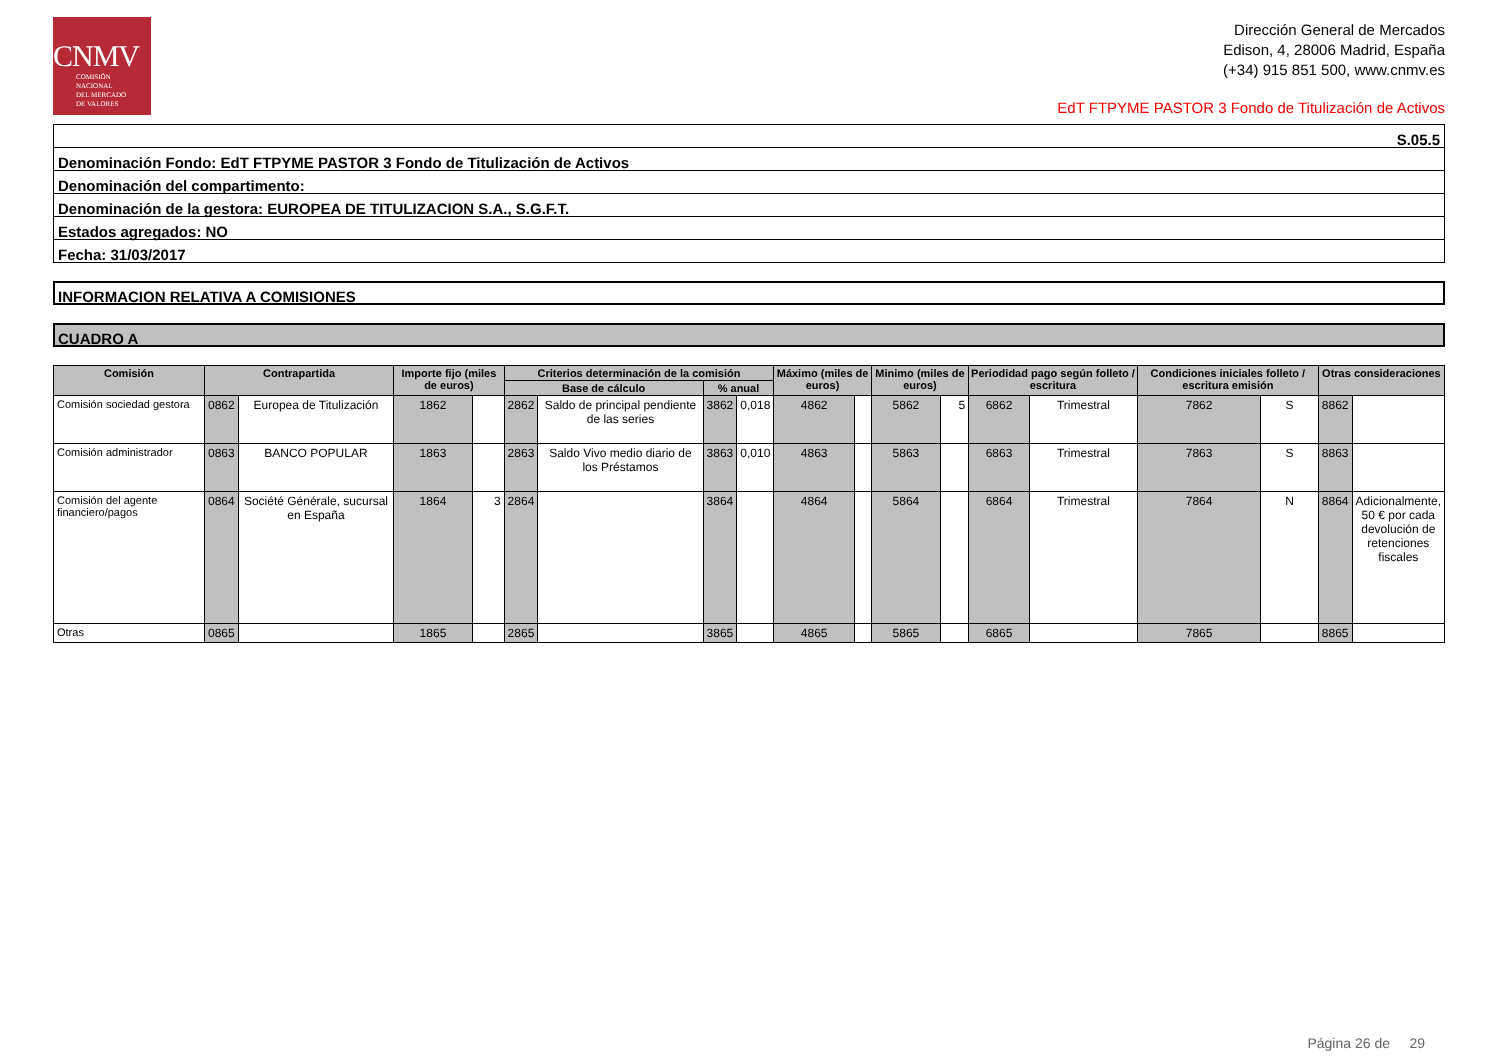CNMV
COMISIÓN
NACIONAL
DEL MERCADO
DE VALORES
Dirección General de Mercados
Edison, 4, 28006 Madrid, España
(+34) 915 851 500, www.cnmv.es
EdT FTPYME PASTOR 3 Fondo de Titulización de Activos
S.05.5
Denominación Fondo: EdT FTPYME PASTOR 3 Fondo de Titulización de Activos
Denominación del compartimento:
Denominación de la gestora: EUROPEA DE TITULIZACION S.A., S.G.F.T.
Estados agregados: NO
Fecha: 31/03/2017
INFORMACION RELATIVA A COMISIONES
CUADRO A
| Comisión | Contrapartida | | Importe fijo (miles de euros) | | Criterios determinación de la comisión | | | | Máximo (miles de euros) | | Minimo (miles de euros) | | Periodidad pago según folleto / escritura | | Condiciones iniciales folleto / escritura emisión | | Otras consideraciones | |
| --- | --- | --- | --- | --- | --- | --- | --- | --- | --- | --- | --- | --- | --- | --- | --- | --- | --- | --- |
| | | | | | Base de cálculo | | % anual | | | | | | | | | | | |
| Comisión sociedad gestora | 0862 | Europea de Titulización | 1862 | | 2862 | Saldo de principal pendiente de las series | 3862 | 0,018 | 4862 | | 5862 | 5 | 6862 | Trimestral | 7862 | S | 8862 | |
| Comisión administrador | 0863 | BANCO POPULAR | 1863 | | 2863 | Saldo Vivo medio diario de los Préstamos | 3863 | 0,010 | 4863 | | 5863 | | 6863 | Trimestral | 7863 | S | 8863 | |
| Comisión del agente financiero/pagos | 0864 | Société Générale, sucursal en España | 1864 | 3 | 2864 | | 3864 | | 4864 | | 5864 | | 6864 | Trimestral | 7864 | N | 8864 | Adicionalmente, 50 € por cada devolución de retenciones fiscales |
| Otras | 0865 | | 1865 | | 2865 | | 3865 | | 4865 | | 5865 | | 6865 | | 7865 | | 8865 | |
Página 26 de 29